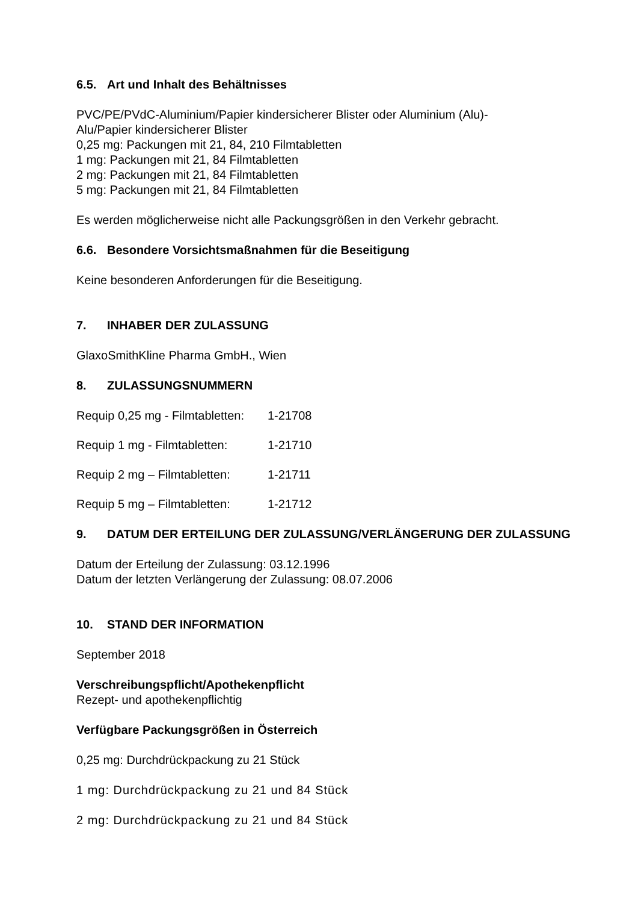6.5. Art und Inhalt des Behältnisses
PVC/PE/PVdC-Aluminium/Papier kindersicherer Blister oder Aluminium (Alu)-
Alu/Papier kindersicherer Blister
0,25 mg: Packungen mit 21, 84, 210 Filmtabletten
1 mg: Packungen mit 21, 84 Filmtabletten
2 mg: Packungen mit 21, 84 Filmtabletten
5 mg: Packungen mit 21, 84 Filmtabletten
Es werden möglicherweise nicht alle Packungsgrößen in den Verkehr gebracht.
6.6. Besondere Vorsichtsmaßnahmen für die Beseitigung
Keine besonderen Anforderungen für die Beseitigung.
7. INHABER DER ZULASSUNG
GlaxoSmithKline Pharma GmbH., Wien
8. ZULASSUNGSNUMMERN
Requip 0,25 mg - Filmtabletten: 1-21708
Requip 1 mg - Filmtabletten: 1-21710
Requip 2 mg – Filmtabletten: 1-21711
Requip 5 mg – Filmtabletten: 1-21712
9. DATUM DER ERTEILUNG DER ZULASSUNG/VERLÄNGERUNG DER ZULASSUNG
Datum der Erteilung der Zulassung: 03.12.1996
Datum der letzten Verlängerung der Zulassung: 08.07.2006
10. STAND DER INFORMATION
September 2018
Verschreibungspflicht/Apothekenpflicht
Rezept- und apothekenpflichtig
Verfügbare Packungsgrößen in Österreich
0,25 mg: Durchdrückpackung zu 21 Stück
1 mg: Durchdrückpackung zu 21 und 84 Stück
2 mg: Durchdrückpackung zu 21 und 84 Stück